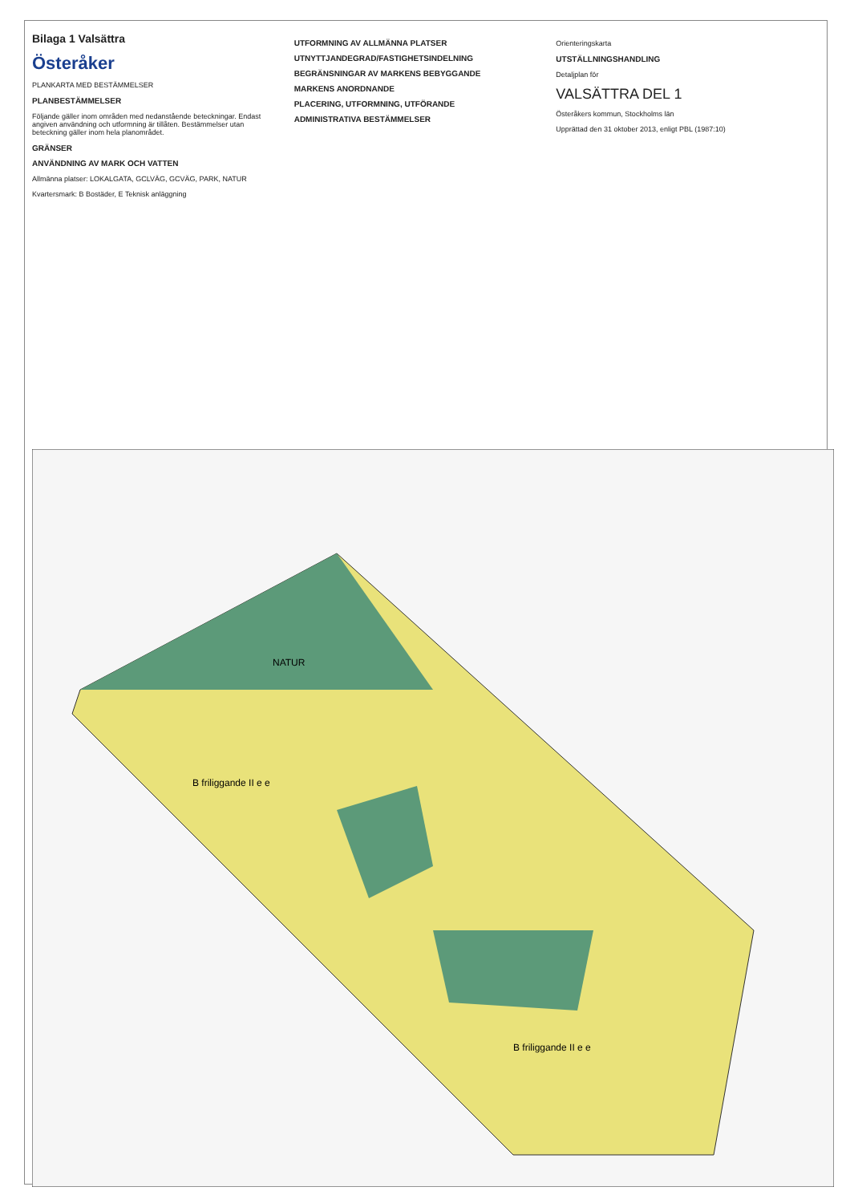Bilaga 1 Valsättra
Österåker
PLANKARTA MED BESTÄMMELSER
PLANBESTÄMMELSER
Följande gäller inom områden med nedanstående beteckningar. Endast angiven användning och utformning är tillåten. Bestämmelser utan beteckning gäller inom hela planområdet.
GRÄNSER
ANVÄNDNING AV MARK OCH VATTEN
Allmänna platser: LOKALGATA, GCLVÄG, GCVÄG, PARK, NATUR
Kvartersmark: B Bostäder, E Teknisk anläggning
UTFORMNING AV ALLMÄNNA PLATSER
UTNYTTJANDEGRAD/FASTIGHETSINDELNING
BEGRÄNSNINGAR AV MARKENS BEBYGGANDE
MARKENS ANORDNANDE
PLACERING, UTFORMNING, UTFÖRANDE
ADMINISTRATIVA BESTÄMMELSER
Orienteringskarta
UTSTÄLLNINGSHANDLING
Detaljplan för
VALSÄTTRA DEL 1
Österåkers kommun, Stockholms län
Upprättad den 31 oktober 2013, enligt PBL (1987:10)
B friliggande II e e
NATUR
B friliggande II e e